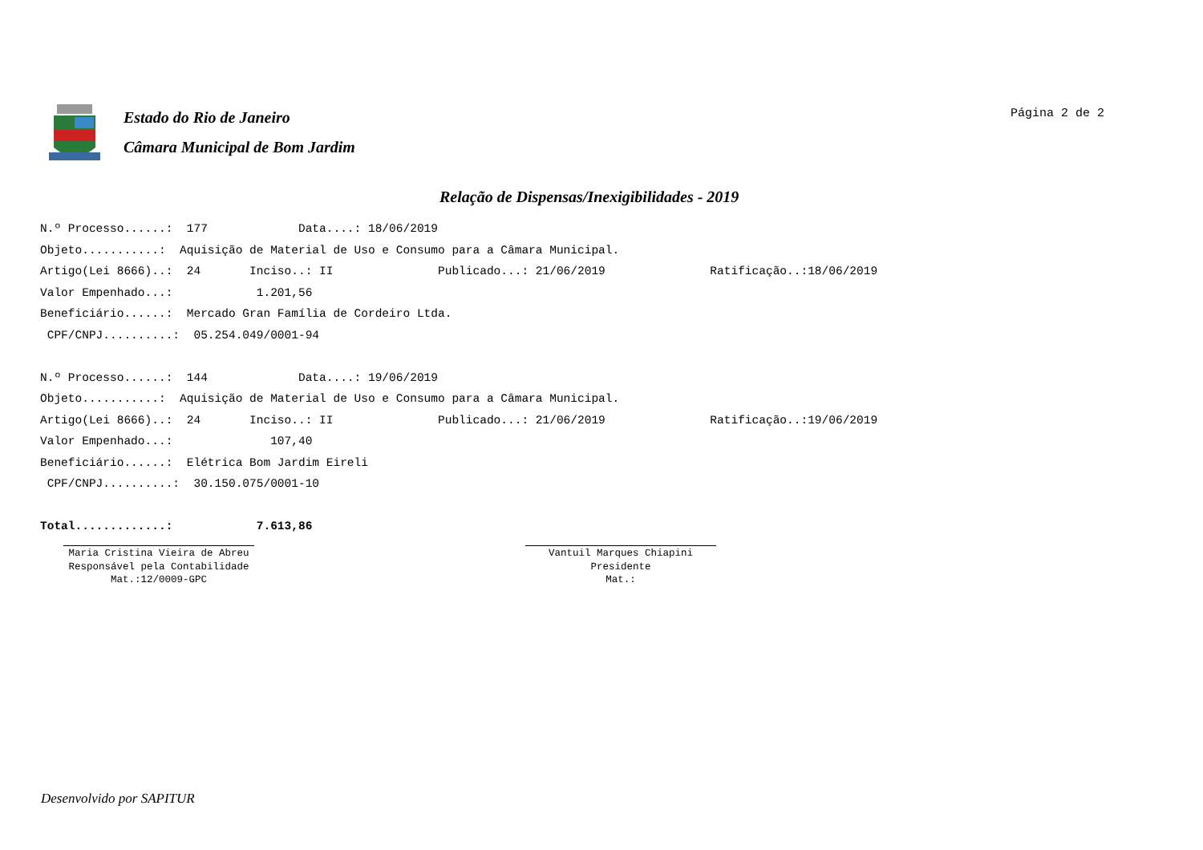Estado do Rio de Janeiro
Câmara Municipal de Bom Jardim
Página 2 de 2
Relação de Dispensas/Inexigibilidades - 2019
N.º Processo......: 177 Data....: 18/06/2019 Objeto...........: Aquisição de Material de Uso e Consumo para a Câmara Municipal. Artigo(Lei 8666)..: 24 Inciso..: II Publicado...: 21/06/2019 Ratificação..:18/06/2019 Valor Empenhado...: 1.201,56 Beneficiário......: Mercado Gran Família de Cordeiro Ltda. CPF/CNPJ..........: 05.254.049/0001-94 N.º Processo......: 144 Data....: 19/06/2019 Objeto...........: Aquisição de Material de Uso e Consumo para a Câmara Municipal. Artigo(Lei 8666)..: 24 Inciso..: II Publicado...: 21/06/2019 Ratificação..:19/06/2019 Valor Empenhado...: 107,40 Beneficiário......: Elétrica Bom Jardim Eireli CPF/CNPJ..........: 30.150.075/0001-10 Total.............: 7.613,86
Maria Cristina Vieira de Abreu
Responsável pela Contabilidade
Mat.:12/0009-GPC
Vantuil Marques Chiapini
Presidente
Mat.:
Desenvolvido por SAPITUR